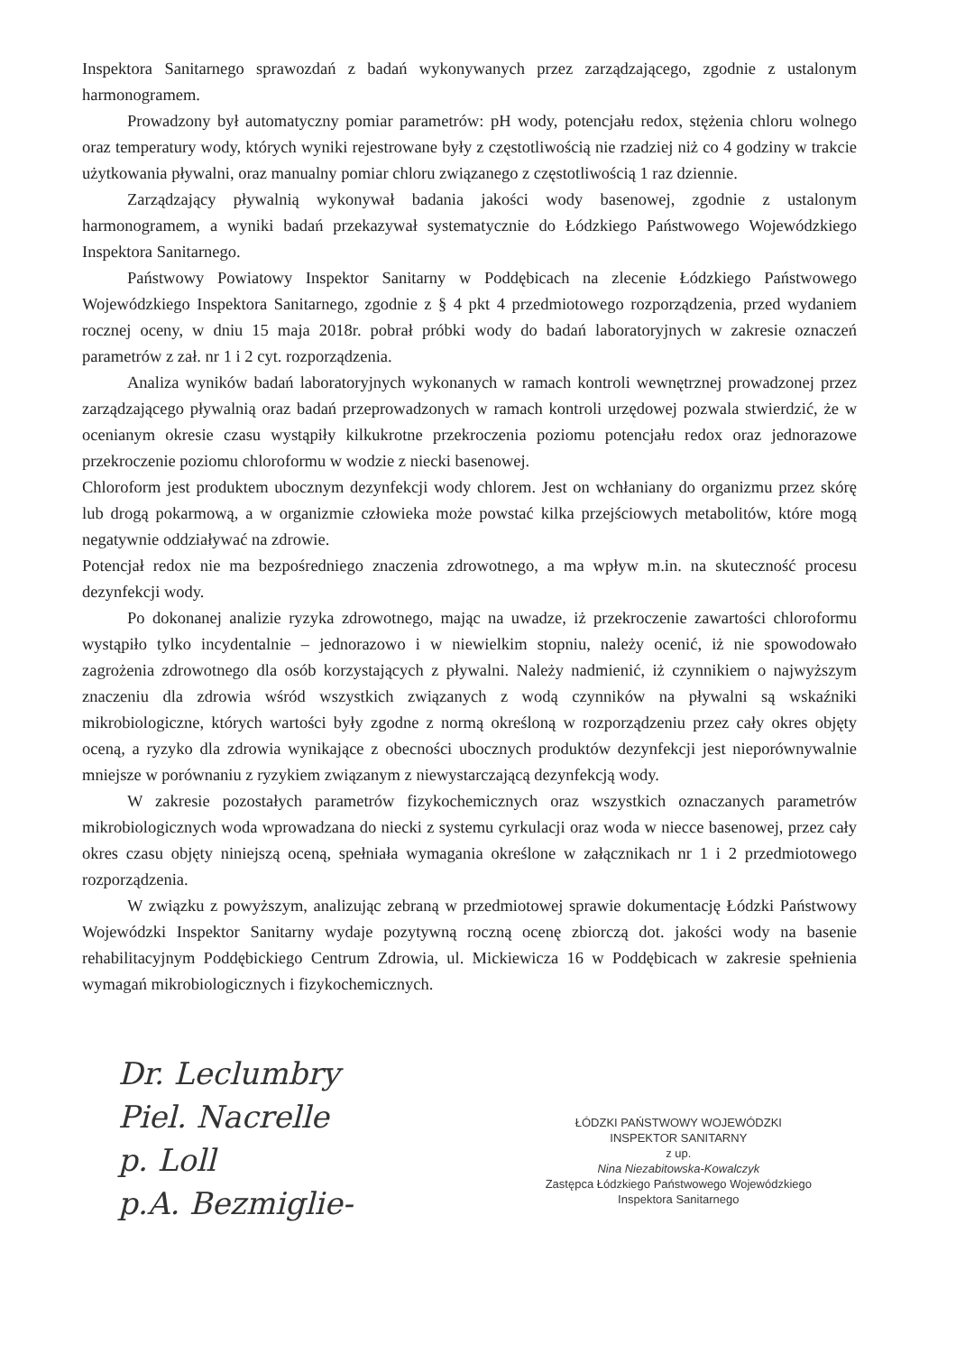Inspektora Sanitarnego sprawozdań z badań wykonywanych przez zarządzającego, zgodnie z ustalonym harmonogramem.
Prowadzony był automatyczny pomiar parametrów: pH wody, potencjału redox, stężenia chloru wolnego oraz temperatury wody, których wyniki rejestrowane były z częstotliwością nie rzadziej niż co 4 godziny w trakcie użytkowania pływalni, oraz manualny pomiar chloru związanego z częstotliwością 1 raz dziennie.
Zarządzający pływalnią wykonywał badania jakości wody basenowej, zgodnie z ustalonym harmonogramem, a wyniki badań przekazywał systematycznie do Łódzkiego Państwowego Wojewódzkiego Inspektora Sanitarnego.
Państwowy Powiatowy Inspektor Sanitarny w Poddębicach na zlecenie Łódzkiego Państwowego Wojewódzkiego Inspektora Sanitarnego, zgodnie z § 4 pkt 4 przedmiotowego rozporządzenia, przed wydaniem rocznej oceny, w dniu 15 maja 2018r. pobrał próbki wody do badań laboratoryjnych w zakresie oznaczeń parametrów z zał. nr 1 i 2 cyt. rozporządzenia.
Analiza wyników badań laboratoryjnych wykonanych w ramach kontroli wewnętrznej prowadzonej przez zarządzającego pływalnią oraz badań przeprowadzonych w ramach kontroli urzędowej pozwala stwierdzić, że w ocenianym okresie czasu wystąpiły kilkukrotne przekroczenia poziomu potencjału redox oraz jednorazowe przekroczenie poziomu chloroformu w wodzie z niecki basenowej.
Chloroform jest produktem ubocznym dezynfekcji wody chlorem. Jest on wchłaniany do organizmu przez skórę lub drogą pokarmową, a w organizmie człowieka może powstać kilka przejściowych metabolitów, które mogą negatywnie oddziaływać na zdrowie.
Potencjał redox nie ma bezpośredniego znaczenia zdrowotnego, a ma wpływ m.in. na skuteczność procesu dezynfekcji wody.
Po dokonanej analizie ryzyka zdrowotnego, mając na uwadze, iż przekroczenie zawartości chloroformu wystąpiło tylko incydentalnie – jednorazowo i w niewielkim stopniu, należy ocenić, iż nie spowodowało zagrożenia zdrowotnego dla osób korzystających z pływalni. Należy nadmienić, iż czynnikiem o najwyższym znaczeniu dla zdrowia wśród wszystkich związanych z wodą czynników na pływalni są wskaźniki mikrobiologiczne, których wartości były zgodne z normą określoną w rozporządzeniu przez cały okres objęty oceną, a ryzyko dla zdrowia wynikające z obecności ubocznych produktów dezynfekcji jest nieporównywalnie mniejsze w porównaniu z ryzykiem związanym z niewystarczającą dezynfekcją wody.
W zakresie pozostałych parametrów fizykochemicznych oraz wszystkich oznaczanych parametrów mikrobiologicznych woda wprowadzana do niecki z systemu cyrkulacji oraz woda w niecce basenowej, przez cały okres czasu objęty niniejszą oceną, spełniała wymagania określone w załącznikach nr 1 i 2 przedmiotowego rozporządzenia.
W związku z powyższym, analizując zebraną w przedmiotowej sprawie dokumentację Łódzki Państwowy Wojewódzki Inspektor Sanitarny wydaje pozytywną roczną ocenę zbiorczą dot. jakości wody na basenie rehabilitacyjnym Poddębickiego Centrum Zdrowia, ul. Mickiewicza 16 w Poddębicach w zakresie spełnienia wymagań mikrobiologicznych i fizykochemicznych.
Dr. Leclumbry
Piel. Nacrelle
p. Loll
p.A. Bezmiglie-
ŁÓDZKI PAŃSTWOWY WOJEWÓDZKI
INSPEKTOR SANITARNY
z up.
Nina Niezabitowska-Kowalczyk
Zastępca Łódzkiego Państwowego Wojewódzkiego
Inspektora Sanitarnego